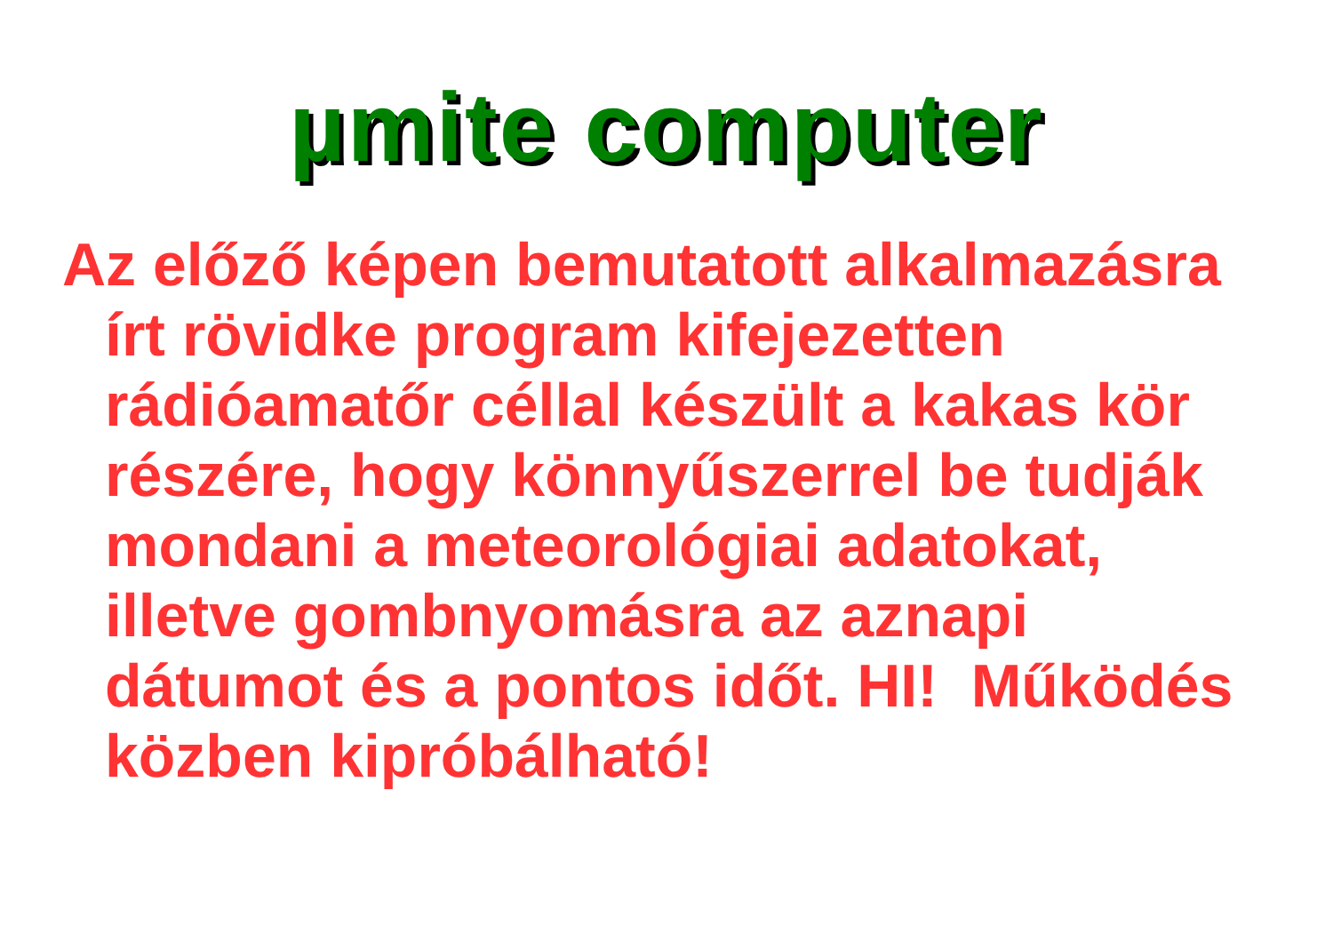µmite computer
Az előző képen bemutatott alkalmazásra írt rövidke program kifejezetten rádióamatőr céllal készült a kakas kör részére, hogy könnyűszerrel be tudják mondani a meteorológiai adatokat, illetve gombnyomásra az aznapi dátumot és a pontos időt. HI! Működés közben kipróbálható!